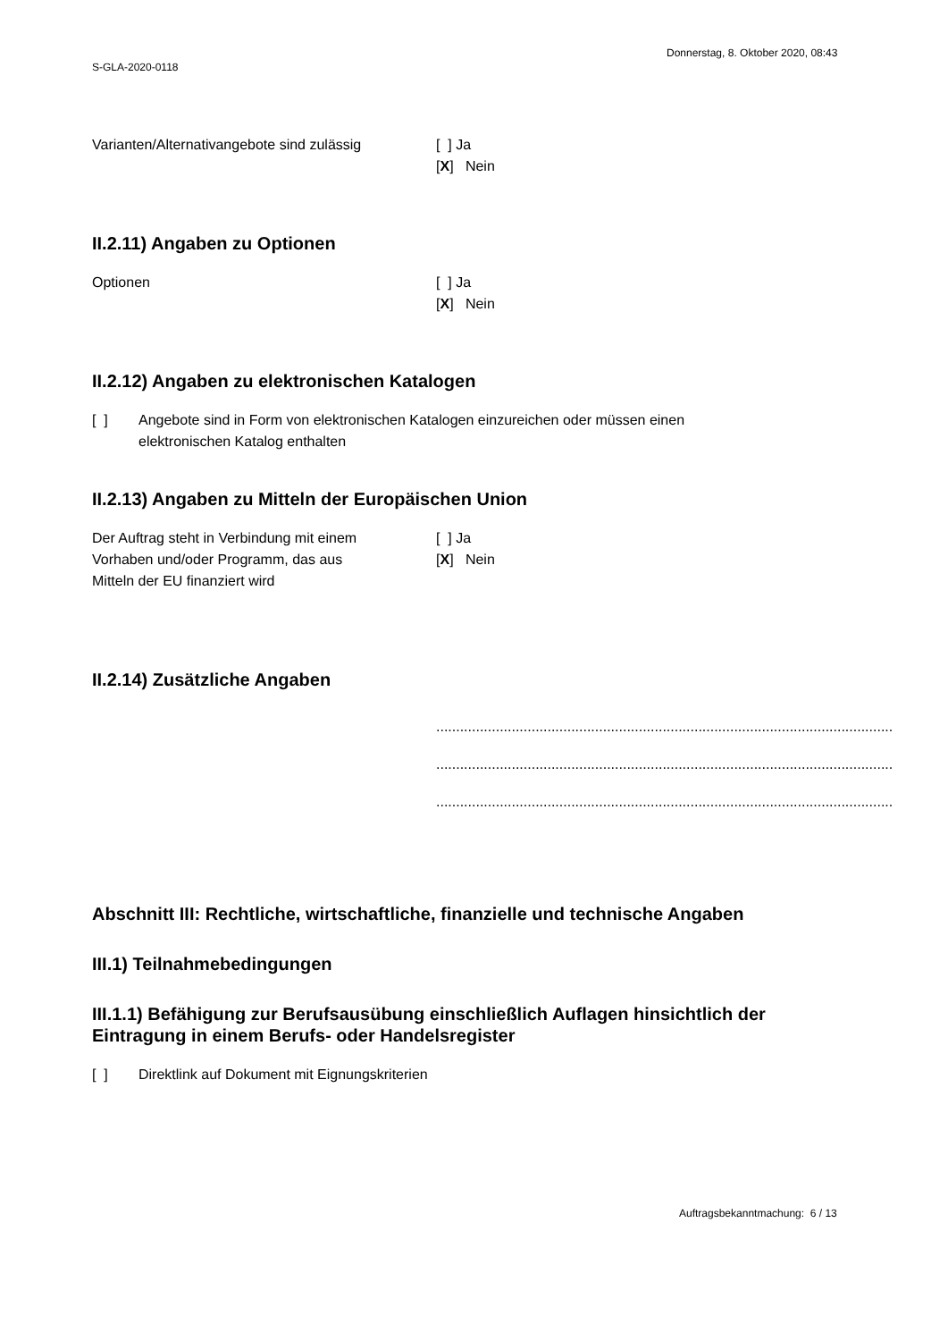Donnerstag, 8. Oktober 2020, 08:43
S-GLA-2020-0118
Varianten/Alternativangebote sind zulässig
[ ] Ja
[X] Nein
II.2.11) Angaben zu Optionen
Optionen [ ] Ja
[X] Nein
II.2.12) Angaben zu elektronischen Katalogen
[ ] Angebote sind in Form von elektronischen Katalogen einzureichen oder müssen einen
elektronischen Katalog enthalten
II.2.13) Angaben zu Mitteln der Europäischen Union
Der Auftrag steht in Verbindung mit einem
Vorhaben und/oder Programm, das aus
Mitteln der EU finanziert wird
[ ] Ja
[X] Nein
II.2.14) Zusätzliche Angaben
..............................................................................................................................
..............................................................................................................................
..............................................................................................................................
Abschnitt III: Rechtliche, wirtschaftliche, finanzielle und technische Angaben
III.1) Teilnahmebedingungen
III.1.1) Befähigung zur Berufsausübung einschließlich Auflagen hinsichtlich der
Eintragung in einem Berufs- oder Handelsregister
[ ] Direktlink auf Dokument mit Eignungskriterien
Auftragsbekanntmachung: 6 / 13